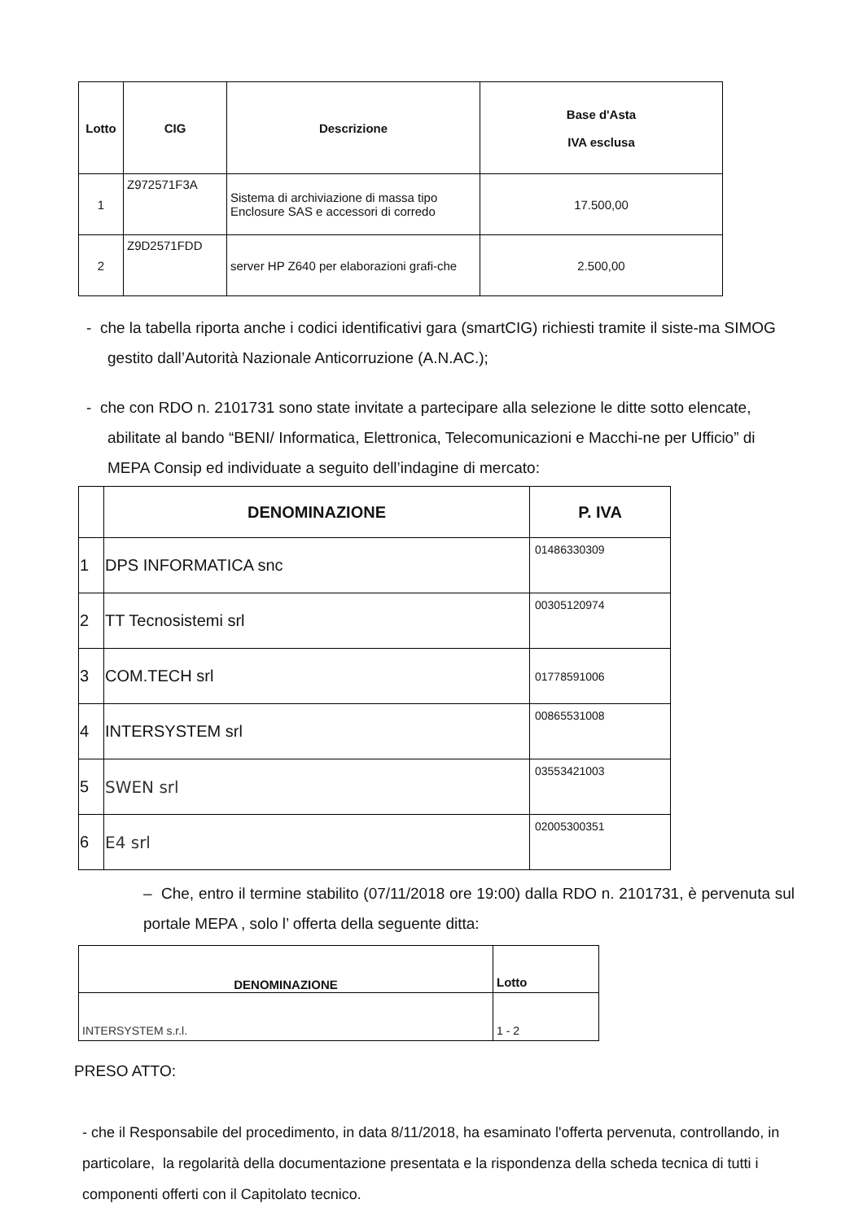| Lotto | CIG | Descrizione | Base d'Asta IVA esclusa |
| --- | --- | --- | --- |
| 1 | Z972571F3A | Sistema di archiviazione di massa tipo Enclosure SAS e accessori di corredo | 17.500,00 |
| 2 | Z9D2571FDD | server HP Z640 per elaborazioni grafi-che | 2.500,00 |
- che la tabella riporta anche i codici identificativi gara (smartCIG) richiesti tramite il siste-ma SIMOG gestito dall’Autorità Nazionale Anticorruzione (A.N.AC.);
- che con RDO n. 2101731 sono state invitate a partecipare alla selezione le ditte sotto elencate, abilitate al bando “BENI/ Informatica, Elettronica, Telecomunicazioni e Macchi-ne per Ufficio” di MEPA Consip ed individuate a seguito dell’indagine di mercato:
| | DENOMINAZIONE | P. IVA |
| --- | --- | --- |
| 1 | DPS INFORMATICA snc | 01486330309 |
| 2 | TT Tecnosistemi srl | 00305120974 |
| 3 | COM.TECH srl | 01778591006 |
| 4 | INTERSYSTEM srl | 00865531008 |
| 5 | SWEN srl | 03553421003 |
| 6 | E4 srl | 02005300351 |
– Che, entro il termine stabilito (07/11/2018 ore 19:00) dalla RDO n. 2101731, è pervenuta sul portale MEPA , solo l’ offerta della seguente ditta:
| DENOMINAZIONE | Lotto |
| --- | --- |
| INTERSYSTEM s.r.l. | 1 - 2 |
PRESO ATTO:
- che il Responsabile del procedimento, in data 8/11/2018, ha esaminato l'offerta pervenuta, controllando, in particolare, la regolarità della documentazione presentata e la rispondenza della scheda tecnica di tutti i componenti offerti con il Capitolato tecnico.